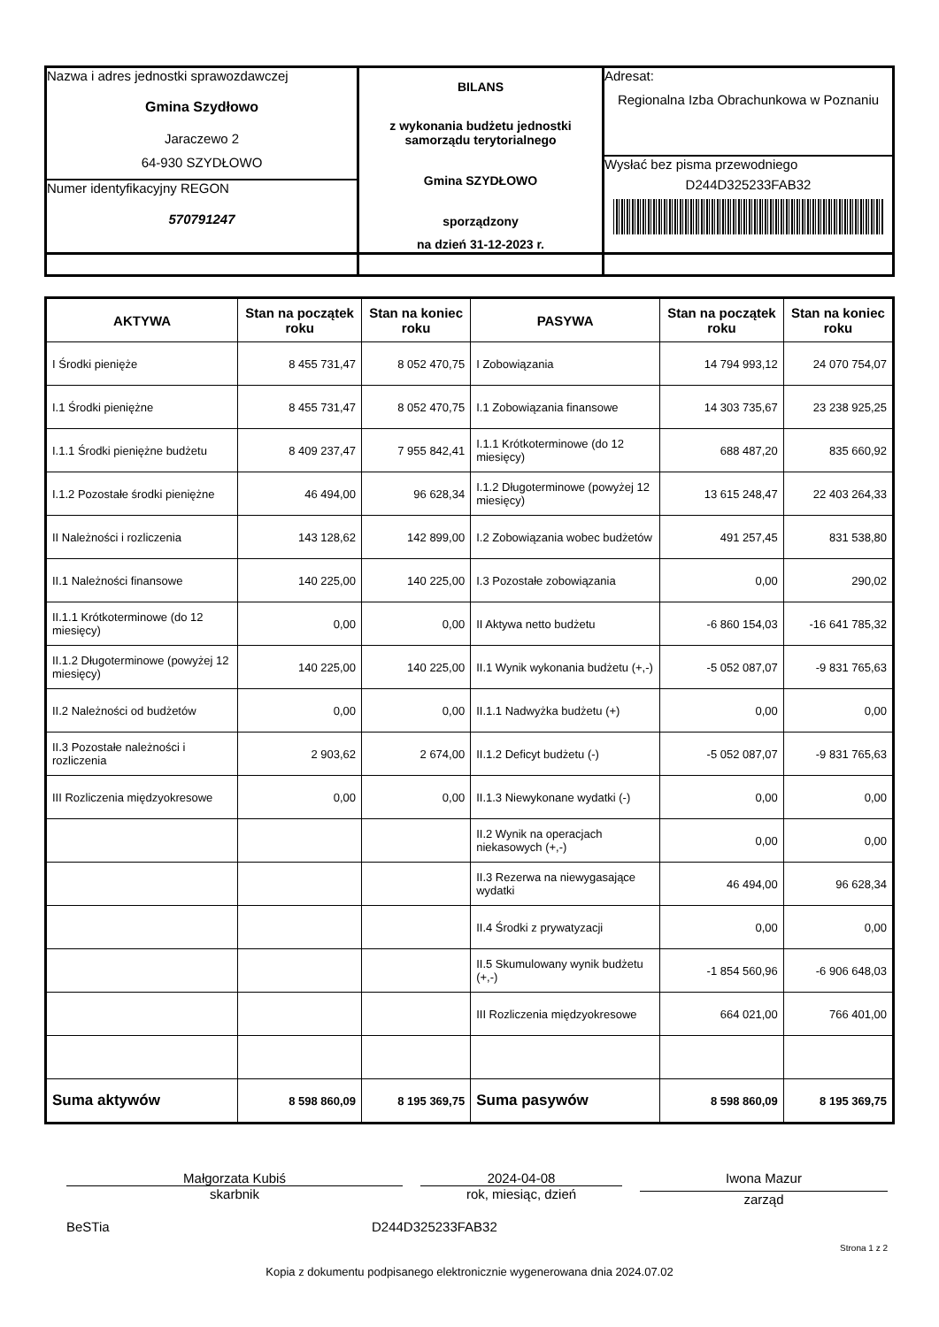| Nazwa i adres jednostki sprawozdawczej Gmina Szydłowo Jaraczewo 2 64-930 SZYDŁOWO Numer identyfikacyjny REGON 570791247 | BILANS z wykonania budżetu jednostki samorządu terytorialnego Gmina SZYDŁOWO sporządzony na dzień 31-12-2023 r. | Adresat: Regionalna Izba Obrachunkowa w Poznaniu Wysłać bez pisma przewodniego D244D325233FAB32 |
| AKTYWA | Stan na początek roku | Stan na koniec roku | PASYWA | Stan na początek roku | Stan na koniec roku |
| --- | --- | --- | --- | --- | --- |
| I Środki pienięże | 8 455 731,47 | 8 052 470,75 | I Zobowiązania | 14 794 993,12 | 24 070 754,07 |
| I.1 Środki pieniężne | 8 455 731,47 | 8 052 470,75 | I.1 Zobowiązania finansowe | 14 303 735,67 | 23 238 925,25 |
| I.1.1 Środki pieniężne budżetu | 8 409 237,47 | 7 955 842,41 | I.1.1 Krótkoterminowe (do 12 miesięcy) | 688 487,20 | 835 660,92 |
| I.1.2 Pozostałe środki pieniężne | 46 494,00 | 96 628,34 | I.1.2 Długoterminowe (powyżej 12 miesięcy) | 13 615 248,47 | 22 403 264,33 |
| II Należności i rozliczenia | 143 128,62 | 142 899,00 | I.2 Zobowiązania wobec budżetów | 491 257,45 | 831 538,80 |
| II.1 Należności finansowe | 140 225,00 | 140 225,00 | I.3 Pozostałe zobowiązania | 0,00 | 290,02 |
| II.1.1 Krótkoterminowe (do 12 miesięcy) | 0,00 | 0,00 | II Aktywa netto budżetu | -6 860 154,03 | -16 641 785,32 |
| II.1.2 Długoterminowe (powyżej 12 miesięcy) | 140 225,00 | 140 225,00 | II.1 Wynik wykonania budżetu (+,-) | -5 052 087,07 | -9 831 765,63 |
| II.2 Należności od budżetów | 0,00 | 0,00 | II.1.1 Nadwyżka budżetu (+) | 0,00 | 0,00 |
| II.3 Pozostałe należności i rozliczenia | 2 903,62 | 2 674,00 | II.1.2 Deficyt budżetu (-) | -5 052 087,07 | -9 831 765,63 |
| III Rozliczenia międzyokresowe | 0,00 | 0,00 | II.1.3 Niewykonane wydatki (-) | 0,00 | 0,00 |
| | | | II.2 Wynik na operacjach niekasowych (+,-) | 0,00 | 0,00 |
| | | | II.3 Rezerwa na niewygasające wydatki | 46 494,00 | 96 628,34 |
| | | | II.4 Środki z prywatyzacji | 0,00 | 0,00 |
| | | | II.5 Skumulowany wynik budżetu (+,-) | -1 854 560,96 | -6 906 648,03 |
| | | | III Rozliczenia międzyokresowe | 664 021,00 | 766 401,00 |
| Suma aktywów | 8 598 860,09 | 8 195 369,75 | Suma pasywów | 8 598 860,09 | 8 195 369,75 |
Małgorzata Kubiś
skarbnik
2024-04-08
rok, miesiąc, dzień
Iwona Mazur
zarząd
BeSTia D244D325233FAB32
Strona 1 z 2
Kopia z dokumentu podpisanego elektronicznie wygenerowana dnia 2024.07.02